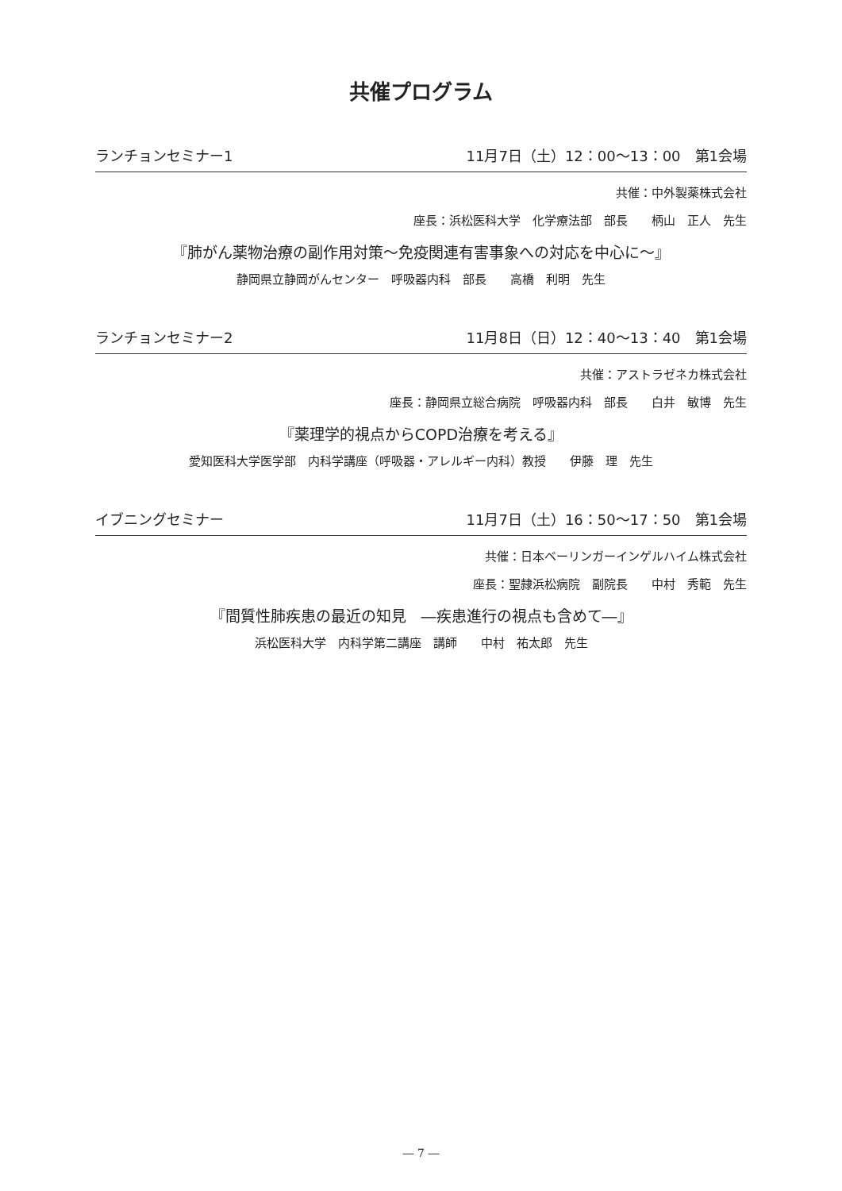共催プログラム
ランチョンセミナー1 11月7日（土）12：00〜13：00　第1会場
共催：中外製薬株式会社
座長：浜松医科大学　化学療法部　部長　　柄山　正人　先生
『肺がん薬物治療の副作用対策〜免疫関連有害事象への対応を中心に〜』
静岡県立静岡がんセンター　呼吸器内科　部長　　高橋　利明　先生
ランチョンセミナー2 11月8日（日）12：40〜13：40　第1会場
共催：アストラゼネカ株式会社
座長：静岡県立総合病院　呼吸器内科　部長　　白井　敏博　先生
『薬理学的視点からCOPD治療を考える』
愛知医科大学医学部　内科学講座（呼吸器・アレルギー内科）教授　　伊藤　理　先生
イブニングセミナー 11月7日（土）16：50〜17：50　第1会場
共催：日本ベーリンガーインゲルハイム株式会社
座長：聖隷浜松病院　副院長　　中村　秀範　先生
『間質性肺疾患の最近の知見　―疾患進行の視点も含めて―』
浜松医科大学　内科学第二講座　講師　　中村　祐太郎　先生
― 7 ―